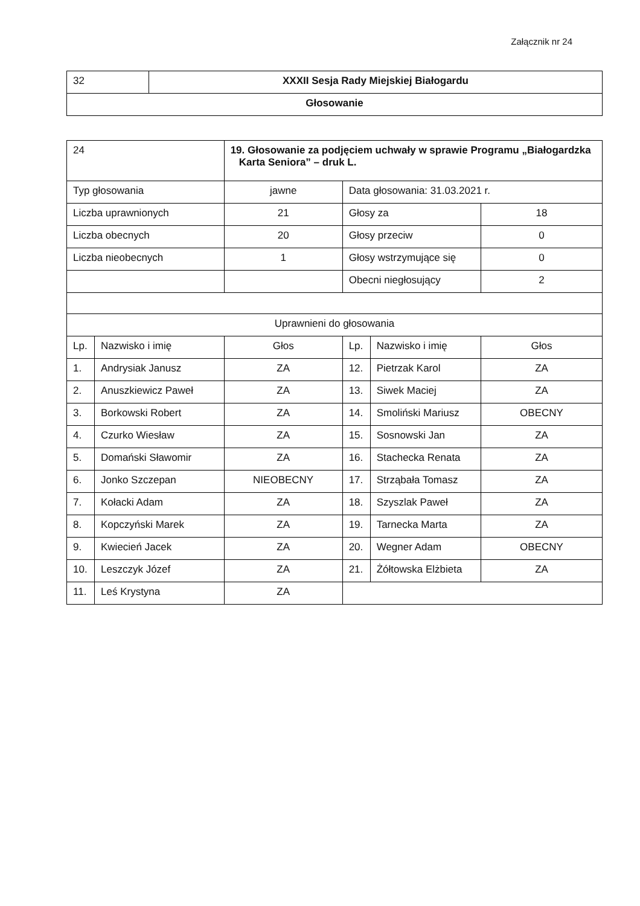Załącznik nr 24
| 32 | XXXII Sesja Rady Miejskiej Białogardu |
| Głosowanie | |
| 24 | | 19. Głosowanie za podjęciem uchwały w sprawie Programu „Białogardzka Karta Seniora” – druk L. | | | |
| Typ głosowania | | jawne | Data głosowania: 31.03.2021 r. | | |
| Liczba uprawnionych | | 21 | Głosy za | | 18 |
| Liczba obecnych | | 20 | Głosy przeciw | | 0 |
| Liczba nieobecnych | | 1 | Głosy wstrzymujące się | | 0 |
| | | | Obecni niegłosujący | | 2 |
| Uprawnieni do głosowania | | | | | |
| Lp. | Nazwisko i imię | Głos | Lp. | Nazwisko i imię | Głos |
| 1. | Andrysiak Janusz | ZA | 12. | Pietrzak Karol | ZA |
| 2. | Anuszkiewicz Paweł | ZA | 13. | Siwek Maciej | ZA |
| 3. | Borkowski Robert | ZA | 14. | Smoliński Mariusz | OBECNY |
| 4. | Czurko Wiesław | ZA | 15. | Sosnowski Jan | ZA |
| 5. | Domański Sławomir | ZA | 16. | Stachecka Renata | ZA |
| 6. | Jonko Szczepan | NIEOBECNY | 17. | Strząbała Tomasz | ZA |
| 7. | Kołacki Adam | ZA | 18. | Szyszlak Paweł | ZA |
| 8. | Kopczyński Marek | ZA | 19. | Tarnecka Marta | ZA |
| 9. | Kwiecień Jacek | ZA | 20. | Wegner Adam | OBECNY |
| 10. | Leszczyk Józef | ZA | 21. | Żółtowska Elżbieta | ZA |
| 11. | Leś Krystyna | ZA | | | |